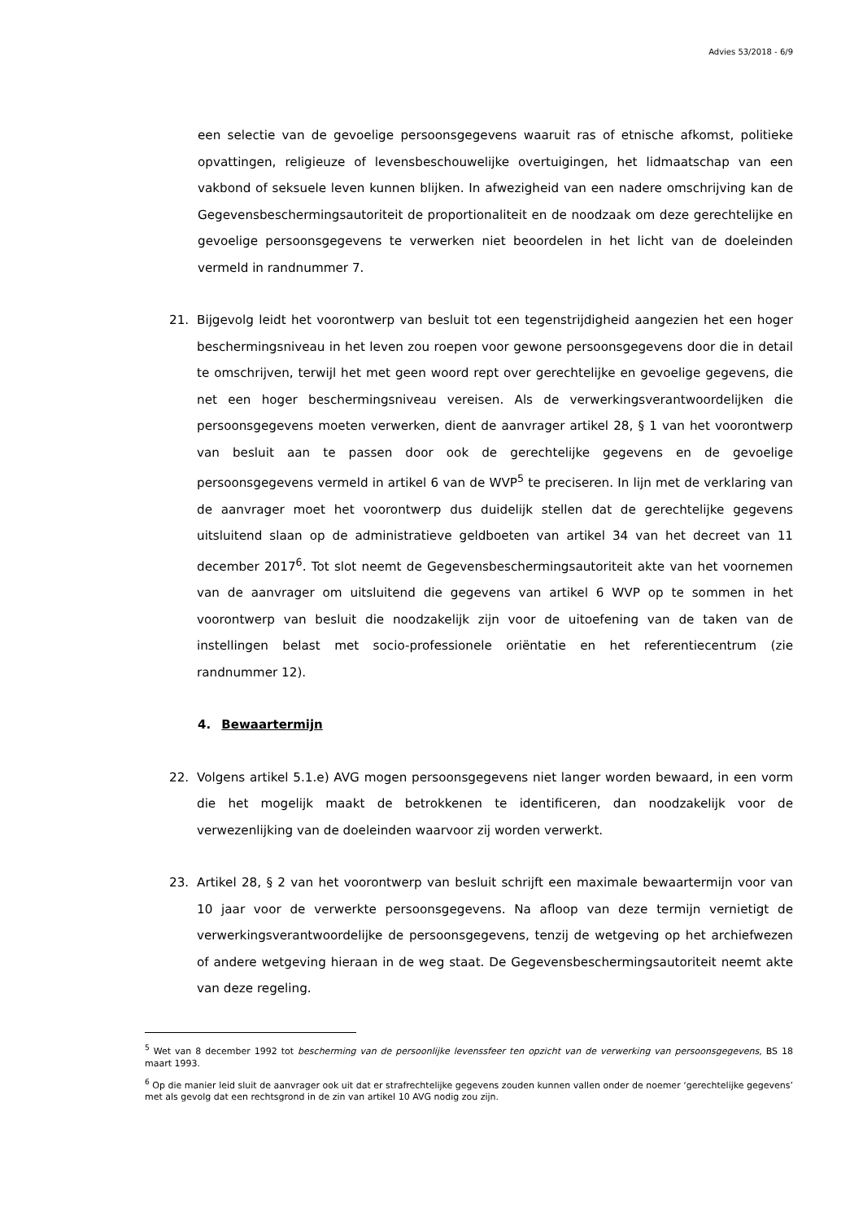Advies 53/2018 - 6/9
een selectie van de gevoelige persoonsgegevens waaruit ras of etnische afkomst, politieke opvattingen, religieuze of levensbeschouwelijke overtuigingen, het lidmaatschap van een vakbond of seksuele leven kunnen blijken. In afwezigheid van een nadere omschrijving kan de Gegevensbeschermingsautoriteit de proportionaliteit en de noodzaak om deze gerechtelijke en gevoelige persoonsgegevens te verwerken niet beoordelen in het licht van de doeleinden vermeld in randnummer 7.
21. Bijgevolg leidt het voorontwerp van besluit tot een tegenstrijdigheid aangezien het een hoger beschermingsniveau in het leven zou roepen voor gewone persoonsgegevens door die in detail te omschrijven, terwijl het met geen woord rept over gerechtelijke en gevoelige gegevens, die net een hoger beschermingsniveau vereisen. Als de verwerkingsverantwoordelijken die persoonsgegevens moeten verwerken, dient de aanvrager artikel 28, § 1 van het voorontwerp van besluit aan te passen door ook de gerechtelijke gegevens en de gevoelige persoonsgegevens vermeld in artikel 6 van de WVP<sup>5</sup> te preciseren. In lijn met de verklaring van de aanvrager moet het voorontwerp dus duidelijk stellen dat de gerechtelijke gegevens uitsluitend slaan op de administratieve geldboeten van artikel 34 van het decreet van 11 december 2017<sup>6</sup>. Tot slot neemt de Gegevensbeschermingsautoriteit akte van het voornemen van de aanvrager om uitsluitend die gegevens van artikel 6 WVP op te sommen in het voorontwerp van besluit die noodzakelijk zijn voor de uitoefening van de taken van de instellingen belast met socio-professionele oriëntatie en het referentiecentrum (zie randnummer 12).
4. Bewaartermijn
22. Volgens artikel 5.1.e) AVG mogen persoonsgegevens niet langer worden bewaard, in een vorm die het mogelijk maakt de betrokkenen te identificeren, dan noodzakelijk voor de verwezenlijking van de doeleinden waarvoor zij worden verwerkt.
23. Artikel 28, § 2 van het voorontwerp van besluit schrijft een maximale bewaartermijn voor van 10 jaar voor de verwerkte persoonsgegevens. Na afloop van deze termijn vernietigt de verwerkingsverantwoordelijke de persoonsgegevens, tenzij de wetgeving op het archiefwezen of andere wetgeving hieraan in de weg staat. De Gegevensbeschermingsautoriteit neemt akte van deze regeling.
<sup>5</sup> Wet van 8 december 1992 tot bescherming van de persoonlijke levenssfeer ten opzicht van de verwerking van persoonsgegevens, BS 18 maart 1993.
<sup>6</sup> Op die manier leid sluit de aanvrager ook uit dat er strafrechtelijke gegevens zouden kunnen vallen onder de noemer ‘gerechtelijke gegevens’ met als gevolg dat een rechtsgrond in de zin van artikel 10 AVG nodig zou zijn.